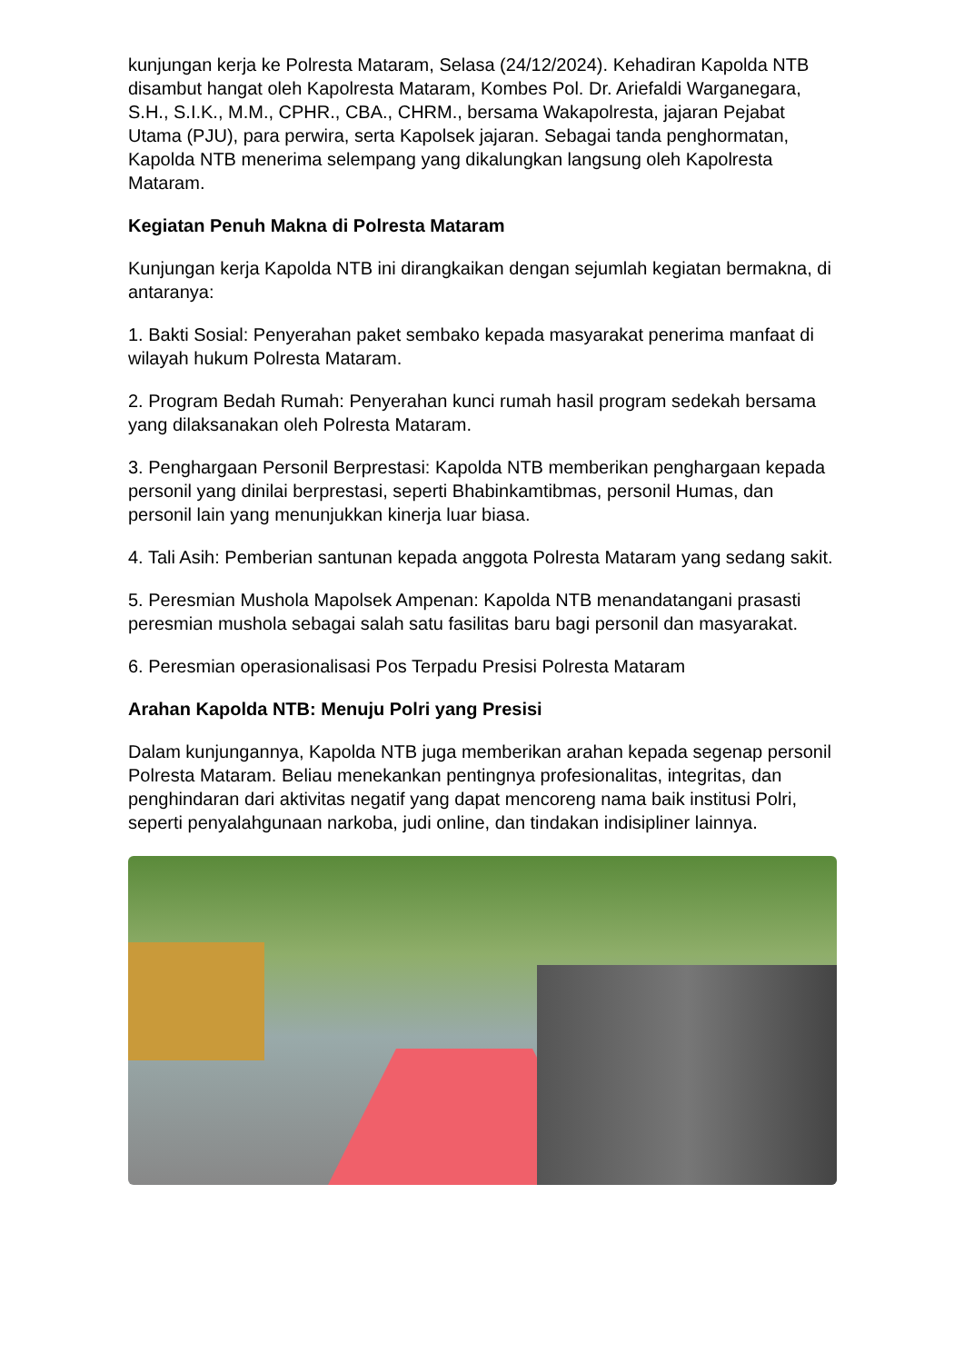kunjungan kerja ke Polresta Mataram, Selasa (24/12/2024). Kehadiran Kapolda NTB disambut hangat oleh Kapolresta Mataram, Kombes Pol. Dr. Ariefaldi Warganegara, S.H., S.I.K., M.M., CPHR., CBA., CHRM., bersama Wakapolresta, jajaran Pejabat Utama (PJU), para perwira, serta Kapolsek jajaran. Sebagai tanda penghormatan, Kapolda NTB menerima selempang yang dikalungkan langsung oleh Kapolresta Mataram.
Kegiatan Penuh Makna di Polresta Mataram
Kunjungan kerja Kapolda NTB ini dirangkaikan dengan sejumlah kegiatan bermakna, di antaranya:
1. Bakti Sosial: Penyerahan paket sembako kepada masyarakat penerima manfaat di wilayah hukum Polresta Mataram.
2. Program Bedah Rumah: Penyerahan kunci rumah hasil program sedekah bersama yang dilaksanakan oleh Polresta Mataram.
3. Penghargaan Personil Berprestasi: Kapolda NTB memberikan penghargaan kepada personil yang dinilai berprestasi, seperti Bhabinkamtibmas, personil Humas, dan personil lain yang menunjukkan kinerja luar biasa.
4. Tali Asih: Pemberian santunan kepada anggota Polresta Mataram yang sedang sakit.
5. Peresmian Mushola Mapolsek Ampenan: Kapolda NTB menandatangani prasasti peresmian mushola sebagai salah satu fasilitas baru bagi personil dan masyarakat.
6. Peresmian operasionalisasi Pos Terpadu Presisi Polresta Mataram
Arahan Kapolda NTB: Menuju Polri yang Presisi
Dalam kunjungannya, Kapolda NTB juga memberikan arahan kepada segenap personil Polresta Mataram. Beliau menekankan pentingnya profesionalitas, integritas, dan penghindaran dari aktivitas negatif yang dapat mencoreng nama baik institusi Polri, seperti penyalahgunaan narkoba, judi online, dan tindakan indisipliner lainnya.